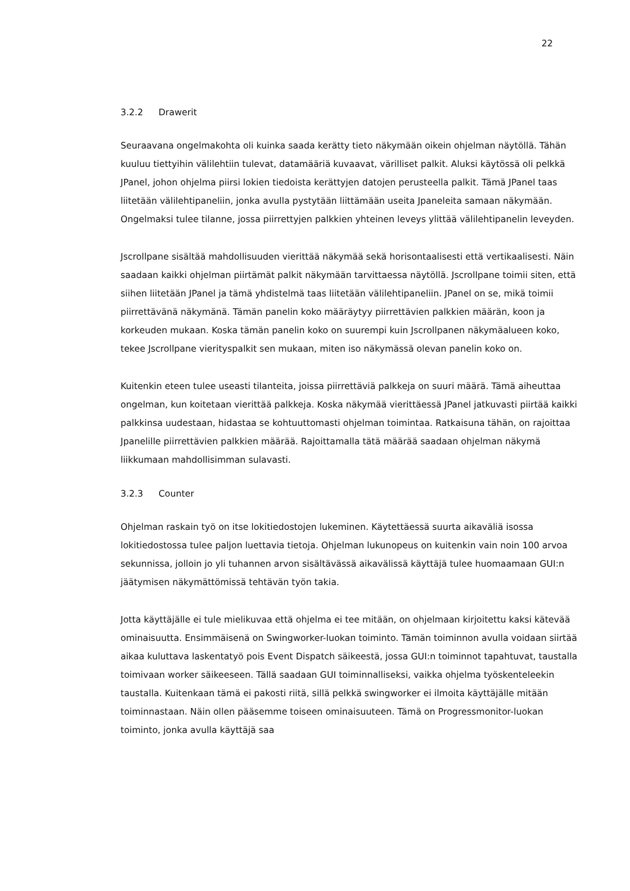22
3.2.2 Drawerit
Seuraavana ongelmakohta oli kuinka saada kerätty tieto näkymään oikein ohjelman näytöllä. Tähän kuuluu tiettyihin välilehtiin tulevat, datamääriä kuvaavat, värilliset palkit. Aluksi käytössä oli pelkkä JPanel, johon ohjelma piirsi lokien tiedoista kerättyjen datojen perusteella palkit. Tämä JPanel taas liitetään välilehtipaneliin, jonka avulla pystytään liittämään useita Jpaneleita samaan näkymään. Ongelmaksi tulee tilanne, jossa piirrettyjen palkkien yhteinen leveys ylittää välilehtipanelin leveyden.
Jscrollpane sisältää mahdollisuuden vierittää näkymää sekä horisontaalisesti että vertikaalisesti. Näin saadaan kaikki ohjelman piirtämät palkit näkymään tarvittaessa näytöllä. Jscrollpane toimii siten, että siihen liitetään JPanel ja tämä yhdistelmä taas liitetään välilehtipaneliin. JPanel on se, mikä toimii piirrettävänä näkymänä. Tämän panelin koko määräytyy piirrettävien palkkien määrän, koon ja korkeuden mukaan. Koska tämän panelin koko on suurempi kuin Jscrollpanen näkymäalueen koko, tekee Jscrollpane vierityspalkit sen mukaan, miten iso näkymässä olevan panelin koko on.
Kuitenkin eteen tulee useasti tilanteita, joissa piirrettäviä palkkeja on suuri määrä. Tämä aiheuttaa ongelman, kun koitetaan vierittää palkkeja. Koska näkymää vierittäessä JPanel jatkuvasti piirtää kaikki palkkinsa uudestaan, hidastaa se kohtuuttomasti ohjelman toimintaa. Ratkaisuna tähän, on rajoittaa Jpanelille piirrettävien palkkien määrää. Rajoittamalla tätä määrää saadaan ohjelman näkymä liikkumaan mahdollisimman sulavasti.
3.2.3 Counter
Ohjelman raskain työ on itse lokitiedostojen lukeminen. Käytettäessä suurta aikaväliä isossa lokitiedostossa tulee paljon luettavia tietoja. Ohjelman lukunopeus on kuitenkin vain noin 100 arvoa sekunnissa, jolloin jo yli tuhannen arvon sisältävässä aikavälissä käyttäjä tulee huomaamaan GUI:n jäätymisen näkymättömissä tehtävän työn takia.
Jotta käyttäjälle ei tule mielikuvaa että ohjelma ei tee mitään, on ohjelmaan kirjoitettu kaksi kätevää ominaisuutta. Ensimmäisenä on Swingworker-luokan toiminto. Tämän toiminnon avulla voidaan siirtää aikaa kuluttava laskentatyö pois Event Dispatch säikeestä, jossa GUI:n toiminnot tapahtuvat, taustalla toimivaan worker säikeeseen. Tällä saadaan GUI toiminnalliseksi, vaikka ohjelma työskenteleekin taustalla. Kuitenkaan tämä ei pakosti riitä, sillä pelkkä swingworker ei ilmoita käyttäjälle mitään toiminnastaan. Näin ollen pääsemme toiseen ominaisuuteen. Tämä on Progressmonitor-luokan toiminto, jonka avulla käyttäjä saa